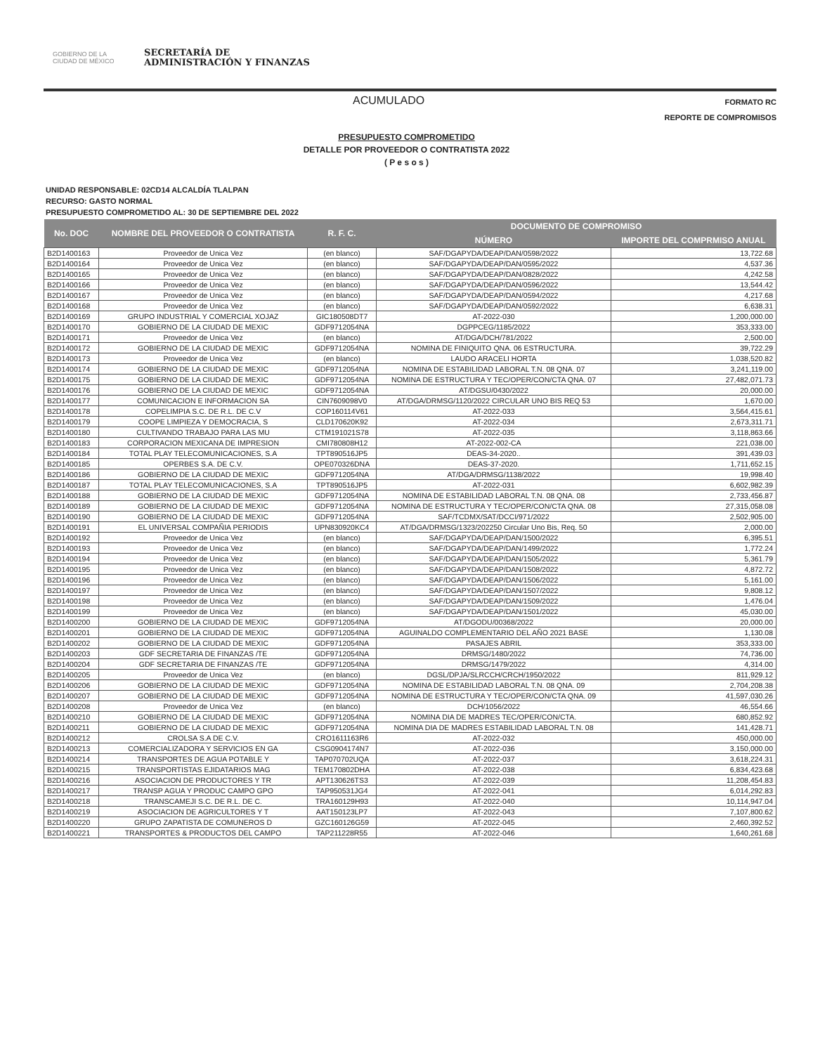GOBIERNO DE LA CIUDAD DE MÉXICO
SECRETARÍA DE
ADMINISTRACIÓN Y FINANZAS
ACUMULADO
FORMATO RC
REPORTE DE COMPROMISOS
PRESUPUESTO COMPROMETIDO
DETALLE POR PROVEEDOR O CONTRATISTA 2022
( P e s o s )
UNIDAD RESPONSABLE: 02CD14 ALCALDÍA TLALPAN
RECURSO: GASTO NORMAL
PRESUPUESTO COMPROMETIDO AL: 30 DE SEPTIEMBRE DEL 2022
| No. DOC | NOMBRE DEL PROVEEDOR O CONTRATISTA | R. F. C. | DOCUMENTO DE COMPROMISO | |
| --- | --- | --- | --- | --- |
| | | | NÚMERO | IMPORTE DEL COMPRMISO ANUAL |
| B2D1400163 | Proveedor de Unica Vez | (en blanco) | SAF/DGAPYDA/DEAP/DAN/0598/2022 | 13,722.68 |
| B2D1400164 | Proveedor de Unica Vez | (en blanco) | SAF/DGAPYDA/DEAP/DAN/0595/2022 | 4,537.36 |
| B2D1400165 | Proveedor de Unica Vez | (en blanco) | SAF/DGAPYDA/DEAP/DAN/0828/2022 | 4,242.58 |
| B2D1400166 | Proveedor de Unica Vez | (en blanco) | SAF/DGAPYDA/DEAP/DAN/0596/2022 | 13,544.42 |
| B2D1400167 | Proveedor de Unica Vez | (en blanco) | SAF/DGAPYDA/DEAP/DAN/0594/2022 | 4,217.68 |
| B2D1400168 | Proveedor de Unica Vez | (en blanco) | SAF/DGAPYDA/DEAP/DAN/0592/2022 | 6,638.31 |
| B2D1400169 | GRUPO INDUSTRIAL Y COMERCIAL XOJAZ | GIC180508DT7 | AT-2022-030 | 1,200,000.00 |
| B2D1400170 | GOBIERNO DE LA CIUDAD DE MEXIC | GDF9712054NA | DGPPCEG/1185/2022 | 353,333.00 |
| B2D1400171 | Proveedor de Unica Vez | (en blanco) | AT/DGA/DCH/781/2022 | 2,500.00 |
| B2D1400172 | GOBIERNO DE LA CIUDAD DE MEXIC | GDF9712054NA | NOMINA DE FINIQUITO QNA. 06 ESTRUCTURA. | 39,722.29 |
| B2D1400173 | Proveedor de Unica Vez | (en blanco) | LAUDO ARACELI HORTA | 1,038,520.82 |
| B2D1400174 | GOBIERNO DE LA CIUDAD DE MEXIC | GDF9712054NA | NOMINA DE ESTABILIDAD LABORAL T.N. 08 QNA. 07 | 3,241,119.00 |
| B2D1400175 | GOBIERNO DE LA CIUDAD DE MEXIC | GDF9712054NA | NOMINA DE ESTRUCTURA Y TEC/OPER/CON/CTA QNA. 07 | 27,482,071.73 |
| B2D1400176 | GOBIERNO DE LA CIUDAD DE MEXIC | GDF9712054NA | AT/DGSU/0430/2022 | 20,000.00 |
| B2D1400177 | COMUNICACION E INFORMACION SA | CIN7609098V0 | AT/DGA/DRMSG/1120/2022 CIRCULAR UNO BIS REQ 53 | 1,670.00 |
| B2D1400178 | COPELIMPIA S.C. DE R.L. DE C.V | COP160114V61 | AT-2022-033 | 3,564,415.61 |
| B2D1400179 | COOPE LIMPIEZA Y DEMOCRACIA, S | CLD170620K92 | AT-2022-034 | 2,673,311.71 |
| B2D1400180 | CULTIVANDO TRABAJO PARA LAS MU | CTM191021S78 | AT-2022-035 | 3,118,863.66 |
| B2D1400183 | CORPORACION MEXICANA DE IMPRESION | CMI780808H12 | AT-2022-002-CA | 221,038.00 |
| B2D1400184 | TOTAL PLAY TELECOMUNICACIONES, S.A | TPT890516JP5 | DEAS-34-2020.. | 391,439.03 |
| B2D1400185 | OPERBES S.A. DE C.V. | OPE070326DNA | DEAS-37-2020. | 1,711,652.15 |
| B2D1400186 | GOBIERNO DE LA CIUDAD DE MEXIC | GDF9712054NA | AT/DGA/DRMSG/1138/2022 | 19,998.40 |
| B2D1400187 | TOTAL PLAY TELECOMUNICACIONES, S.A | TPT890516JP5 | AT-2022-031 | 6,602,982.39 |
| B2D1400188 | GOBIERNO DE LA CIUDAD DE MEXIC | GDF9712054NA | NOMINA DE ESTABILIDAD LABORAL T.N. 08 QNA. 08 | 2,733,456.87 |
| B2D1400189 | GOBIERNO DE LA CIUDAD DE MEXIC | GDF9712054NA | NOMINA DE ESTRUCTURA Y TEC/OPER/CON/CTA QNA. 08 | 27,315,058.08 |
| B2D1400190 | GOBIERNO DE LA CIUDAD DE MEXIC | GDF9712054NA | SAF/TCDMX/SAT/DCCI/971/2022 | 2,502,905.00 |
| B2D1400191 | EL UNIVERSAL COMPAÑIA PERIODIS | UPN830920KC4 | AT/DGA/DRMSG/1323/202250 Circular Uno Bis, Req. 50 | 2,000.00 |
| B2D1400192 | Proveedor de Unica Vez | (en blanco) | SAF/DGAPYDA/DEAP/DAN/1500/2022 | 6,395.51 |
| B2D1400193 | Proveedor de Unica Vez | (en blanco) | SAF/DGAPYDA/DEAP/DAN/1499/2022 | 1,772.24 |
| B2D1400194 | Proveedor de Unica Vez | (en blanco) | SAF/DGAPYDA/DEAP/DAN/1505/2022 | 5,361.79 |
| B2D1400195 | Proveedor de Unica Vez | (en blanco) | SAF/DGAPYDA/DEAP/DAN/1508/2022 | 4,872.72 |
| B2D1400196 | Proveedor de Unica Vez | (en blanco) | SAF/DGAPYDA/DEAP/DAN/1506/2022 | 5,161.00 |
| B2D1400197 | Proveedor de Unica Vez | (en blanco) | SAF/DGAPYDA/DEAP/DAN/1507/2022 | 9,808.12 |
| B2D1400198 | Proveedor de Unica Vez | (en blanco) | SAF/DGAPYDA/DEAP/DAN/1509/2022 | 1,476.04 |
| B2D1400199 | Proveedor de Unica Vez | (en blanco) | SAF/DGAPYDA/DEAP/DAN/1501/2022 | 45,030.00 |
| B2D1400200 | GOBIERNO DE LA CIUDAD DE MEXIC | GDF9712054NA | AT/DGODU/00368/2022 | 20,000.00 |
| B2D1400201 | GOBIERNO DE LA CIUDAD DE MEXIC | GDF9712054NA | AGUINALDO COMPLEMENTARIO DEL AÑO 2021 BASE | 1,130.08 |
| B2D1400202 | GOBIERNO DE LA CIUDAD DE MEXIC | GDF9712054NA | PASAJES ABRIL | 353,333.00 |
| B2D1400203 | GDF SECRETARIA DE FINANZAS /TE | GDF9712054NA | DRMSG/1480/2022 | 74,736.00 |
| B2D1400204 | GDF SECRETARIA DE FINANZAS /TE | GDF9712054NA | DRMSG/1479/2022 | 4,314.00 |
| B2D1400205 | Proveedor de Unica Vez | (en blanco) | DGSL/DPJA/SLRCCH/CRCH/1950/2022 | 811,929.12 |
| B2D1400206 | GOBIERNO DE LA CIUDAD DE MEXIC | GDF9712054NA | NOMINA DE ESTABILIDAD LABORAL T.N. 08 QNA. 09 | 2,704,208.38 |
| B2D1400207 | GOBIERNO DE LA CIUDAD DE MEXIC | GDF9712054NA | NOMINA DE ESTRUCTURA Y TEC/OPER/CON/CTA QNA. 09 | 41,597,030.26 |
| B2D1400208 | Proveedor de Unica Vez | (en blanco) | DCH/1056/2022 | 46,554.66 |
| B2D1400210 | GOBIERNO DE LA CIUDAD DE MEXIC | GDF9712054NA | NOMINA DIA DE MADRES TEC/OPER/CON/CTA. | 680,852.92 |
| B2D1400211 | GOBIERNO DE LA CIUDAD DE MEXIC | GDF9712054NA | NOMINA DIA DE MADRES ESTABILIDAD LABORAL T.N. 08 | 141,428.71 |
| B2D1400212 | CROLSA S.A DE C.V. | CRO1611163R6 | AT-2022-032 | 450,000.00 |
| B2D1400213 | COMERCIALIZADORA Y SERVICIOS EN GA | CSG0904174N7 | AT-2022-036 | 3,150,000.00 |
| B2D1400214 | TRANSPORTES DE AGUA POTABLE Y | TAP070702UQA | AT-2022-037 | 3,618,224.31 |
| B2D1400215 | TRANSPORTISTAS EJIDATARIOS MAG | TEM170802DHA | AT-2022-038 | 6,834,423.68 |
| B2D1400216 | ASOCIACION DE PRODUCTORES Y TR | APT130626TS3 | AT-2022-039 | 11,208,454.83 |
| B2D1400217 | TRANSP AGUA Y PRODUC CAMPO GPO | TAP950531JG4 | AT-2022-041 | 6,014,292.83 |
| B2D1400218 | TRANSCAMEJI S.C. DE R.L. DE C. | TRA160129H93 | AT-2022-040 | 10,114,947.04 |
| B2D1400219 | ASOCIACION DE AGRICULTORES Y T | AAT150123LP7 | AT-2022-043 | 7,107,800.62 |
| B2D1400220 | GRUPO ZAPATISTA DE COMUNEROS D | GZC160126G59 | AT-2022-045 | 2,460,392.52 |
| B2D1400221 | TRANSPORTES & PRODUCTOS DEL CAMPO | TAP211228R55 | AT-2022-046 | 1,640,261.68 |